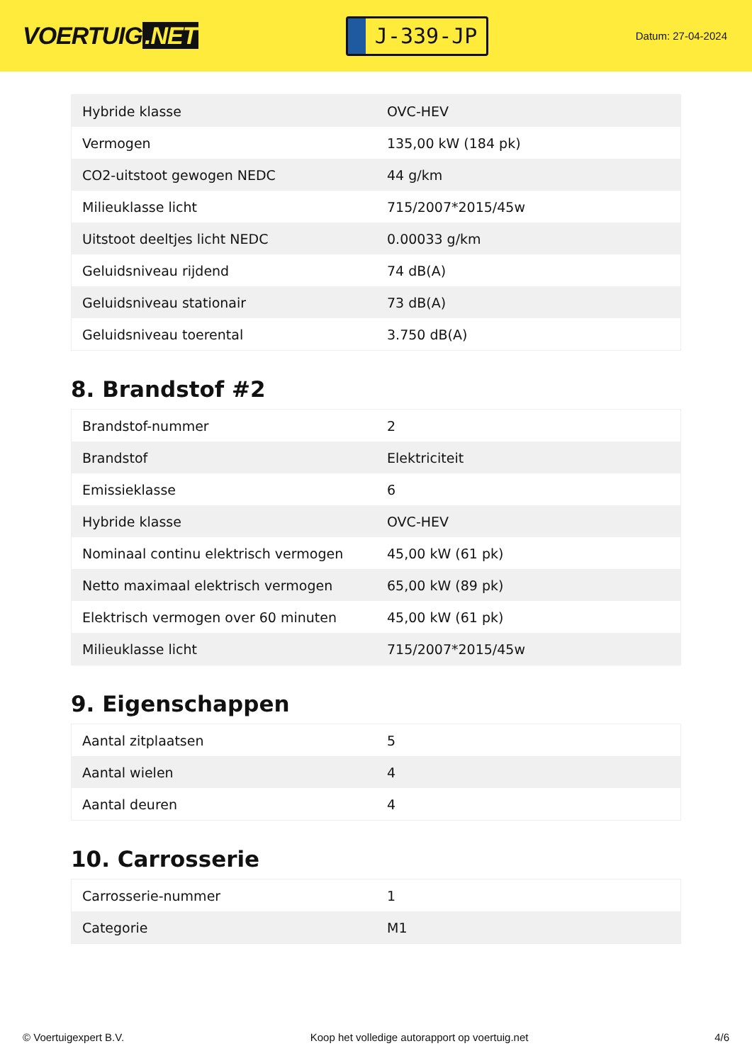VOERTUIG.NET
J-339-JP
Datum: 27-04-2024
| Hybride klasse | OVC-HEV |
| Vermogen | 135,00 kW (184 pk) |
| CO2-uitstoot gewogen NEDC | 44 g/km |
| Milieuklasse licht | 715/2007*2015/45w |
| Uitstoot deeltjes licht NEDC | 0.00033 g/km |
| Geluidsniveau rijdend | 74 dB(A) |
| Geluidsniveau stationair | 73 dB(A) |
| Geluidsniveau toerental | 3.750 dB(A) |
8. Brandstof #2
| Brandstof-nummer | 2 |
| Brandstof | Elektriciteit |
| Emissieklasse | 6 |
| Hybride klasse | OVC-HEV |
| Nominaal continu elektrisch vermogen | 45,00 kW (61 pk) |
| Netto maximaal elektrisch vermogen | 65,00 kW (89 pk) |
| Elektrisch vermogen over 60 minuten | 45,00 kW (61 pk) |
| Milieuklasse licht | 715/2007*2015/45w |
9. Eigenschappen
| Aantal zitplaatsen | 5 |
| Aantal wielen | 4 |
| Aantal deuren | 4 |
10. Carrosserie
| Carrosserie-nummer | 1 |
| Categorie | M1 |
© Voertuigexpert B.V. Koop het volledige autorapport op voertuig.net 4/6